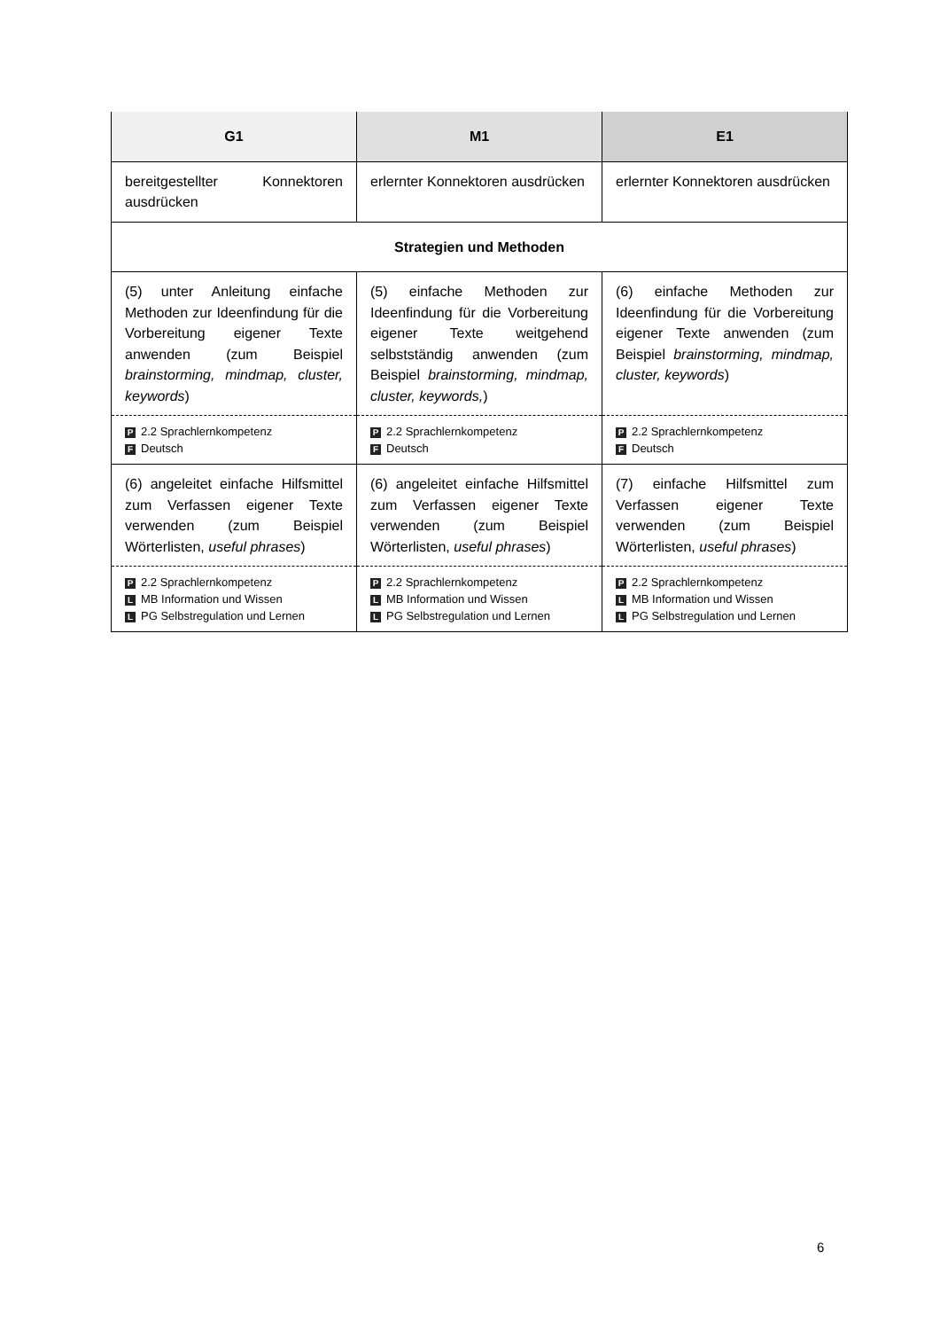| G1 | M1 | E1 |
| --- | --- | --- |
| bereitgestellter Konnektoren ausdrücken | erlernter Konnektoren ausdrücken | erlernter Konnektoren ausdrücken |
| Strategien und Methoden | | |
| (5) unter Anleitung einfache Methoden zur Ideenfindung für die Vorbereitung eigener Texte anwenden (zum Beispiel brainstorming, mindmap, cluster, keywords ) | (5) einfache Methoden zur Ideenfindung für die Vorbereitung eigener Texte weitgehend selbstständig anwenden (zum Beispiel brainstorming, mindmap, cluster, keywords, ) | (6) einfache Methoden zur Ideenfindung für die Vorbereitung eigener Texte anwenden (zum Beispiel brainstorming, mindmap, cluster, keywords ) |
| P 2.2 Sprachlernkompetenz F Deutsch | P 2.2 Sprachlernkompetenz F Deutsch | P 2.2 Sprachlernkompetenz F Deutsch |
| (6) angeleitet einfache Hilfsmittel zum Verfassen eigener Texte verwenden (zum Beispiel Wörterlisten, useful phrases ) | (6) angeleitet einfache Hilfsmittel zum Verfassen eigener Texte verwenden (zum Beispiel Wörterlisten, useful phrases ) | (7) einfache Hilfsmittel zum Verfassen eigener Texte verwenden (zum Beispiel Wörterlisten, useful phrases ) |
| P 2.2 Sprachlernkompetenz L MB Information und Wissen L PG Selbstregulation und Lernen | P 2.2 Sprachlernkompetenz L MB Information und Wissen L PG Selbstregulation und Lernen | P 2.2 Sprachlernkompetenz L MB Information und Wissen L PG Selbstregulation und Lernen |
6